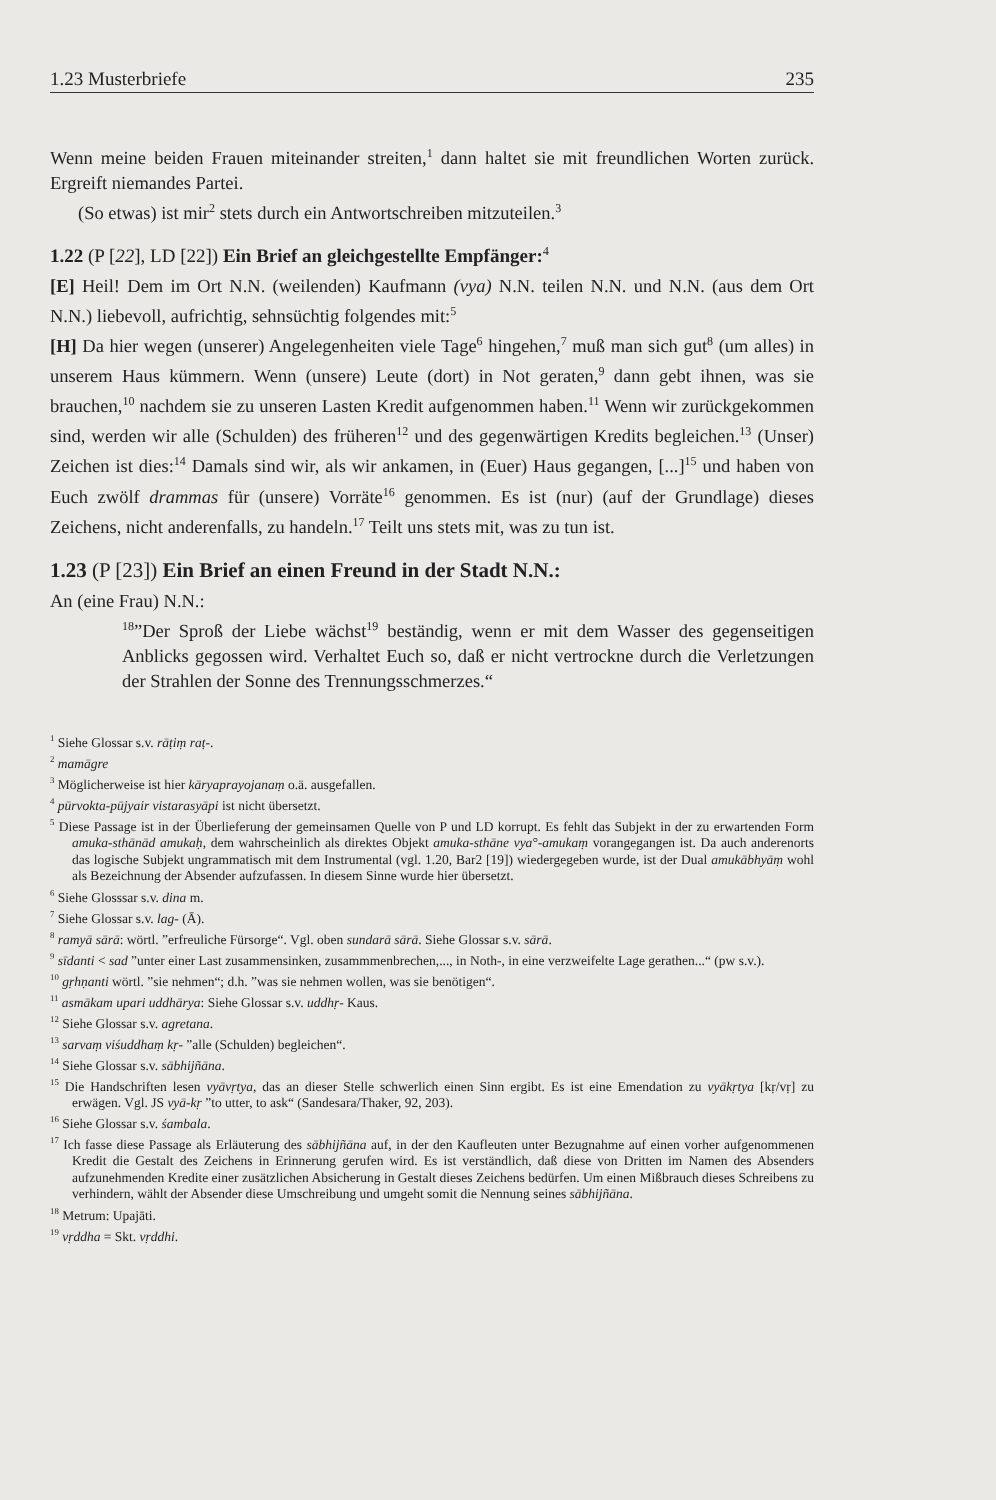1.23 Musterbriefe 235
Wenn meine beiden Frauen miteinander streiten,<sup>1</sup> dann haltet sie mit freundlichen Worten zurück. Ergreift niemandes Partei.
(So etwas) ist mir<sup>2</sup> stets durch ein Antwortschreiben mitzuteilen.<sup>3</sup>
1.22 (P [22], LD [22]) Ein Brief an gleichgestellte Empfänger:<sup>4</sup>
[E] Heil! Dem im Ort N.N. (weilenden) Kaufmann (vya) N.N. teilen N.N. und N.N. (aus dem Ort N.N.) liebevoll, aufrichtig, sehnsüchtig folgendes mit:<sup>5</sup>
[H] Da hier wegen (unserer) Angelegenheiten viele Tage<sup>6</sup> hingehen,<sup>7</sup> muß man sich gut<sup>8</sup> (um alles) in unserem Haus kümmern. Wenn (unsere) Leute (dort) in Not geraten,<sup>9</sup> dann gebt ihnen, was sie brauchen,<sup>10</sup> nachdem sie zu unseren Lasten Kredit aufgenommen haben.<sup>11</sup> Wenn wir zurückgekommen sind, werden wir alle (Schulden) des früheren<sup>12</sup> und des gegenwärtigen Kredits begleichen.<sup>13</sup> (Unser) Zeichen ist dies:<sup>14</sup> Damals sind wir, als wir ankamen, in (Euer) Haus gegangen, [...]<sup>15</sup> und haben von Euch zwölf drammas für (unsere) Vorräte<sup>16</sup> genommen. Es ist (nur) (auf der Grundlage) dieses Zeichens, nicht anderenfalls, zu handeln.<sup>17</sup> Teilt uns stets mit, was zu tun ist.
1.23 (P [23]) Ein Brief an einen Freund in der Stadt N.N.:
An (eine Frau) N.N.:
<sup>18</sup>”Der Sproß der Liebe wächst<sup>19</sup> beständig, wenn er mit dem Wasser des gegenseitigen Anblicks gegossen wird. Verhaltet Euch so, daß er nicht vertrockne durch die Verletzungen der Strahlen der Sonne des Trennungsschmerzes.“
<sup>1</sup> Siehe Glossar s.v. rāṭiṃ raṭ-.
<sup>2</sup> mamāgre
<sup>3</sup> Möglicherweise ist hier kāryaprayojanaṃ o.ä. ausgefallen.
<sup>4</sup> pūrvokta-pūjyair vistarasyāpi ist nicht übersetzt.
<sup>5</sup> Diese Passage ist in der Überlieferung der gemeinsamen Quelle von P und LD korrupt. Es fehlt das Subjekt in der zu erwartenden Form amuka-sthānād amukaḥ, dem wahrscheinlich als direktes Objekt amuka-sthāne vya°-amukaṃ vorangegangen ist. Da auch anderenorts das logische Subjekt ungrammatisch mit dem Instrumental (vgl. 1.20, Bar2 [19]) wiedergegeben wurde, ist der Dual amukābhyāṃ wohl als Bezeichnung der Absender aufzufassen. In diesem Sinne wurde hier übersetzt.
<sup>6</sup> Siehe Glosssar s.v. dina m.
<sup>7</sup> Siehe Glossar s.v. lag- (Ā).
<sup>8</sup> ramyā sārā: wörtl. ”erfreuliche Fürsorge“. Vgl. oben sundarā sārā. Siehe Glossar s.v. sārā.
<sup>9</sup> sīdanti < sad ”unter einer Last zusammensinken, zusammmenbrechen,..., in Noth-, in eine verzweifelte Lage gerathen...“ (pw s.v.).
<sup>10</sup> gṛhṇanti wörtl. ”sie nehmen“; d.h. ”was sie nehmen wollen, was sie benötigen“.
<sup>11</sup> asmākam upari uddhārya: Siehe Glossar s.v. uddhṛ- Kaus.
<sup>12</sup> Siehe Glossar s.v. agretana.
<sup>13</sup> sarvaṃ viśuddhaṃ kṛ- ”alle (Schulden) begleichen“.
<sup>14</sup> Siehe Glossar s.v. sābhijñāna.
<sup>15</sup> Die Handschriften lesen vyāvṛtya, das an dieser Stelle schwerlich einen Sinn ergibt. Es ist eine Emendation zu vyākṛtya [kṛ/vṛ] zu erwägen. Vgl. JS vyā-kṛ ”to utter, to ask“ (Sandesara/Thaker, 92, 203).
<sup>16</sup> Siehe Glossar s.v. śambala.
<sup>17</sup> Ich fasse diese Passage als Erläuterung des sābhijñāna auf, in der den Kaufleuten unter Bezugnahme auf einen vorher aufgenommenen Kredit die Gestalt des Zeichens in Erinnerung gerufen wird. Es ist verständlich, daß diese von Dritten im Namen des Absenders aufzunehmenden Kredite einer zusätzlichen Absicherung in Gestalt dieses Zeichens bedürfen. Um einen Mißbrauch dieses Schreibens zu verhindern, wählt der Absender diese Umschreibung und umgeht somit die Nennung seines sābhijñāna.
<sup>18</sup> Metrum: Upajāti.
<sup>19</sup> vṛddha = Skt. vṛddhi.